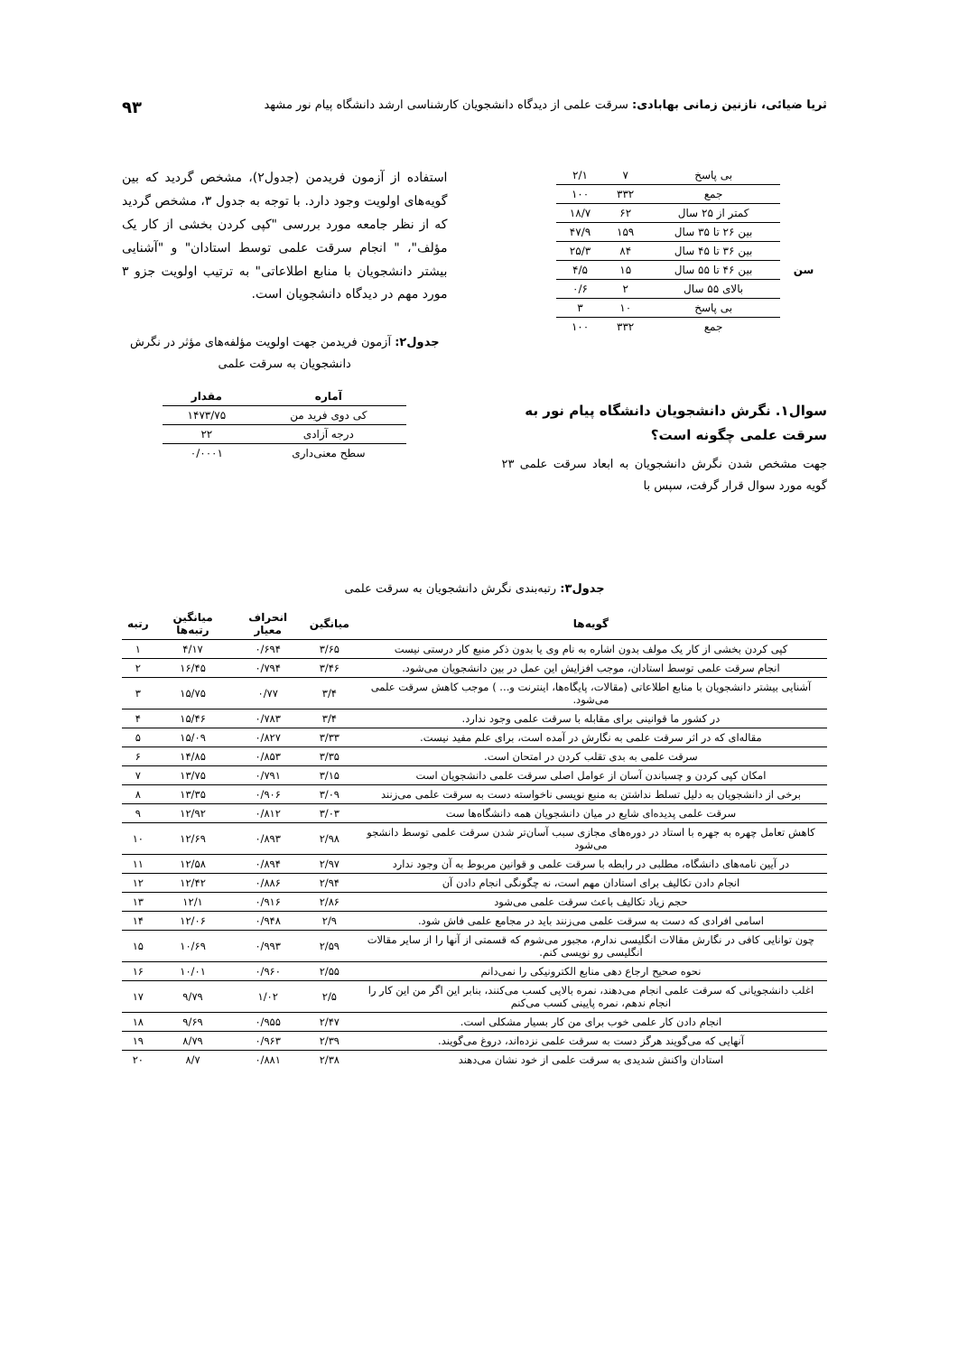ثریا ضیائی، نازنین زمانی بهابادی: سرقت علمی از دیدگاه دانشجویان کارشناسی ارشد دانشگاه پیام نور مشهد ۹۳
| | بی پاسخ | ۷ | ۲/۱ |
| | جمع | ۳۳۲ | ۱۰۰ |
| سن | کمتر از ۲۵ سال | ۶۲ | ۱۸/۷ |
| | بین ۲۶ تا ۳۵ سال | ۱۵۹ | ۴۷/۹ |
| | بین ۳۶ تا ۴۵ سال | ۸۴ | ۲۵/۳ |
| | بین ۴۶ تا ۵۵ سال | ۱۵ | ۴/۵ |
| | بالای ۵۵ سال | ۲ | ۰/۶ |
| | بی پاسخ | ۱۰ | ۳ |
| | جمع | ۳۳۲ | ۱۰۰ |
سوال۱. نگرش دانشجویان دانشگاه پیام نور به سرقت علمی چگونه است؟
جهت مشخص شدن نگرش دانشجویان به ابعاد سرقت علمی ۲۳ گویه مورد سوال قرار گرفت، سپس با
استفاده از آزمون فریدمن (جدول۲)، مشخص گردید که بین گویه‌های اولویت وجود دارد. با توجه به جدول ۳، مشخص گردید که از نظر جامعه مورد بررسی "کپی کردن بخشی از کار یک مؤلف"، " انجام سرقت علمی توسط استادان" و "آشنایی بیشتر دانشجویان با منابع اطلاعاتی" به ترتیب اولویت جزو ۳ مورد مهم در دیدگاه دانشجویان است.
جدول۲: آزمون فریدمن جهت اولویت مؤلفه‌های مؤثر در نگرش دانشجویان به سرقت علمی
| آماره | مقدار |
| --- | --- |
| کی دوی فرید من | ۱۴۷۳/۷۵ |
| درجه آزادی | ۲۲ |
| سطح معنی‌داری | ۰/۰۰۰۱ |
جدول۳: رتبه‌بندی نگرش دانشجویان به سرقت علمی
| گویه‌ها | میانگین | انحراف معیار | میانگین رتبه‌ها | رتبه |
| --- | --- | --- | --- | --- |
| کپی کردن بخشی از کار یک مولف بدون اشاره به نام وی یا بدون ذکر منبع کار درستی نیست | ۳/۶۵ | ۰/۶۹۴ | ۴/۱۷ | ۱ |
| انجام سرقت علمی توسط استادان، موجب افزایش این عمل در بین دانشجویان می‌شود. | ۳/۴۶ | ۰/۷۹۴ | ۱۶/۴۵ | ۲ |
| آشنایی بیشتر دانشجویان با منابع اطلاعاتی (مقالات، پایگاه‌ها، اینترنت و... ) موجب کاهش سرقت علمی می‌شود. | ۳/۴ | ۰/۷۷ | ۱۵/۷۵ | ۳ |
| در کشور ما قوانینی برای مقابله با سرقت علمی وجود ندارد. | ۳/۴ | ۰/۷۸۳ | ۱۵/۴۶ | ۴ |
| مقاله‌ای که در اثر سرقت علمی به نگارش در آمده است، برای علم مفید نیست. | ۳/۳۳ | ۰/۸۲۷ | ۱۵/۰۹ | ۵ |
| سرقت علمی به بدی تقلب کردن در امتحان است. | ۳/۳۵ | ۰/۸۵۳ | ۱۴/۸۵ | ۶ |
| امکان کپی کردن و چسباندن آسان از عوامل اصلی سرقت علمی دانشجویان است | ۳/۱۵ | ۰/۷۹۱ | ۱۳/۷۵ | ۷ |
| برخی از دانشجویان به دلیل تسلط نداشتن به منبع نویسی ناخواسته دست به سرقت علمی می‌زنند | ۳/۰۹ | ۰/۹۰۶ | ۱۳/۳۵ | ۸ |
| سرقت علمی پدیده‌ای شایع در میان دانشجویان همه دانشگاه‌ها ست | ۳/۰۳ | ۰/۸۱۲ | ۱۲/۹۲ | ۹ |
| کاهش تعامل چهره به جهره با استاد در دوره‌های مجازی سبب آسان‌تر شدن سرقت علمی توسط دانشجو می‌شود | ۲/۹۸ | ۰/۸۹۳ | ۱۲/۶۹ | ۱۰ |
| در آیین نامه‌های دانشگاه، مطلبی در رابطه با سرقت علمی و قوانین مربوط به آن وجود ندارد | ۲/۹۷ | ۰/۸۹۴ | ۱۲/۵۸ | ۱۱ |
| انجام دادن تکالیف برای استادان مهم است، نه چگونگی انجام دادن آن | ۲/۹۴ | ۰/۸۸۶ | ۱۲/۴۲ | ۱۲ |
| حجم زیاد تکالیف باعث سرقت علمی می‌شود | ۲/۸۶ | ۰/۹۱۶ | ۱۲/۱ | ۱۳ |
| اسامی افرادی که دست به سرقت علمی می‌زنند باید در مجامع علمی فاش شود. | ۲/۹ | ۰/۹۴۸ | ۱۲/۰۶ | ۱۴ |
| چون توانایی کافی در نگارش مقالات انگلیسی ندارم، مجبور می‌شوم که قسمتی از آنها را از سایر مقالات انگلیسی رو نویسی کنم. | ۲/۵۹ | ۰/۹۹۳ | ۱۰/۶۹ | ۱۵ |
| نحوه صحیح ارجاع دهی منابع الکترونیکی را نمی‌دانم | ۲/۵۵ | ۰/۹۶۰ | ۱۰/۰۱ | ۱۶ |
| اغلب دانشجویانی که سرقت علمی انجام می‌دهند، نمره بالایی کسب می‌کنند، بنابر این اگر من این کار را انجام ندهم، نمره پایینی کسب می‌کنم | ۲/۵ | ۱/۰۲ | ۹/۷۹ | ۱۷ |
| انجام دادن کار علمی خوب برای من کار بسیار مشکلی است. | ۲/۴۷ | ۰/۹۵۵ | ۹/۶۹ | ۱۸ |
| آنهایی که می‌گویند هرگز دست به سرقت علمی نزده‌اند، دروغ می‌گویند. | ۲/۳۹ | ۰/۹۶۳ | ۸/۷۹ | ۱۹ |
| استادان واکنش شدیدی به سرقت علمی از خود نشان می‌دهند | ۲/۳۸ | ۰/۸۸۱ | ۸/۷ | ۲۰ |